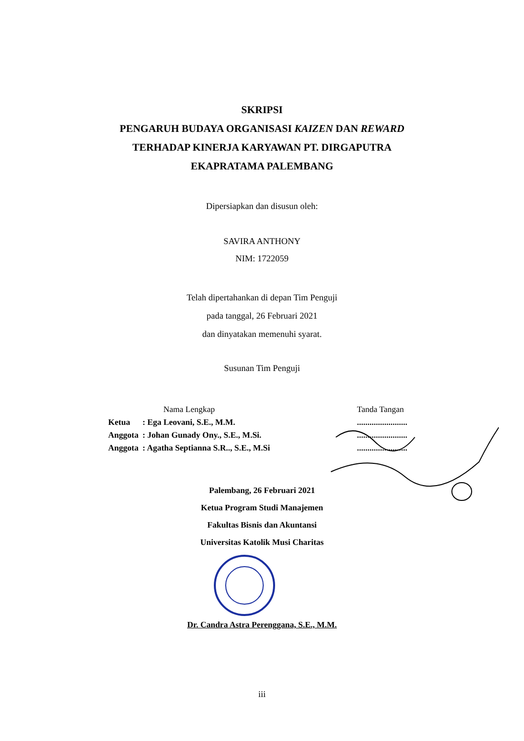SKRIPSI
PENGARUH BUDAYA ORGANISASI KAIZEN DAN REWARD
TERHADAP KINERJA KARYAWAN PT. DIRGAPUTRA
EKAPRATAMA PALEMBANG
Dipersiapkan dan disusun oleh:
SAVIRA ANTHONY
NIM: 1722059
Telah dipertahankan di depan Tim Penguji
pada tanggal, 26 Februari 2021
dan dinyatakan memenuhi syarat.
Susunan Tim Penguji
| Nama Lengkap | | | Tanda Tangan |
| Ketua | : Ega Leovani, S.E., M.M. | | ........................ |
| Anggota | : Johan Gunady Ony., S.E., M.Si. | | ........................ |
| Anggota | : Agatha Septianna S.R.., S.E., M.Si | | ........................ |
Palembang, 26 Februari 2021
Ketua Program Studi Manajemen
Fakultas Bisnis dan Akuntansi
Universitas Katolik Musi Charitas
Dr. Candra Astra Perenggana, S.E., M.M.
iii